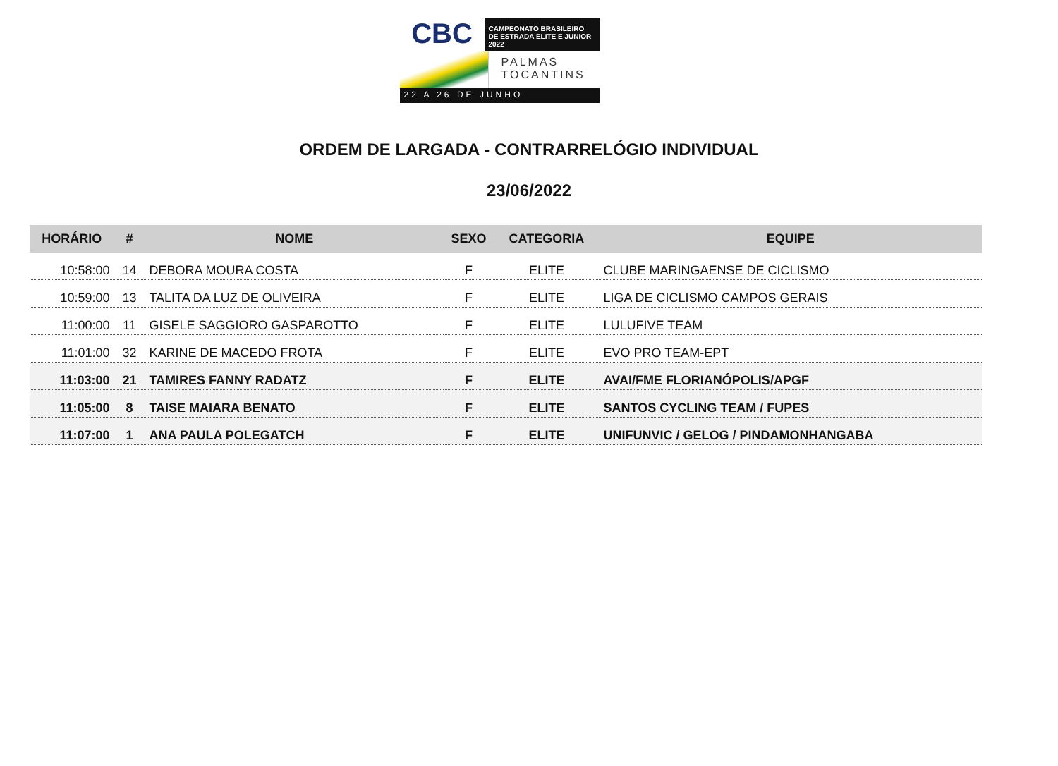CBC
CAMPEONATO BRASILEIRO
DE ESTRADA ELITE E JUNIOR 2022
PALMAS
TOCANTINS
22 A 26 DE JUNHO
ORDEM DE LARGADA - CONTRARRELÓGIO INDIVIDUAL
23/06/2022
| HORÁRIO | # | NOME | SEXO | CATEGORIA | EQUIPE |
| --- | --- | --- | --- | --- | --- |
| 10:58:00 | 14 | DEBORA MOURA COSTA | F | ELITE | CLUBE MARINGAENSE DE CICLISMO |
| 10:59:00 | 13 | TALITA DA LUZ DE OLIVEIRA | F | ELITE | LIGA DE CICLISMO CAMPOS GERAIS |
| 11:00:00 | 11 | GISELE SAGGIORO GASPAROTTO | F | ELITE | LULUFIVE TEAM |
| 11:01:00 | 32 | KARINE DE MACEDO FROTA | F | ELITE | EVO PRO TEAM-EPT |
| 11:03:00 | 21 | TAMIRES FANNY RADATZ | F | ELITE | AVAI/FME FLORIANÓPOLIS/APGF |
| 11:05:00 | 8 | TAISE MAIARA BENATO | F | ELITE | SANTOS CYCLING TEAM / FUPES |
| 11:07:00 | 1 | ANA PAULA POLEGATCH | F | ELITE | UNIFUNVIC / GELOG / PINDAMONHANGABA |